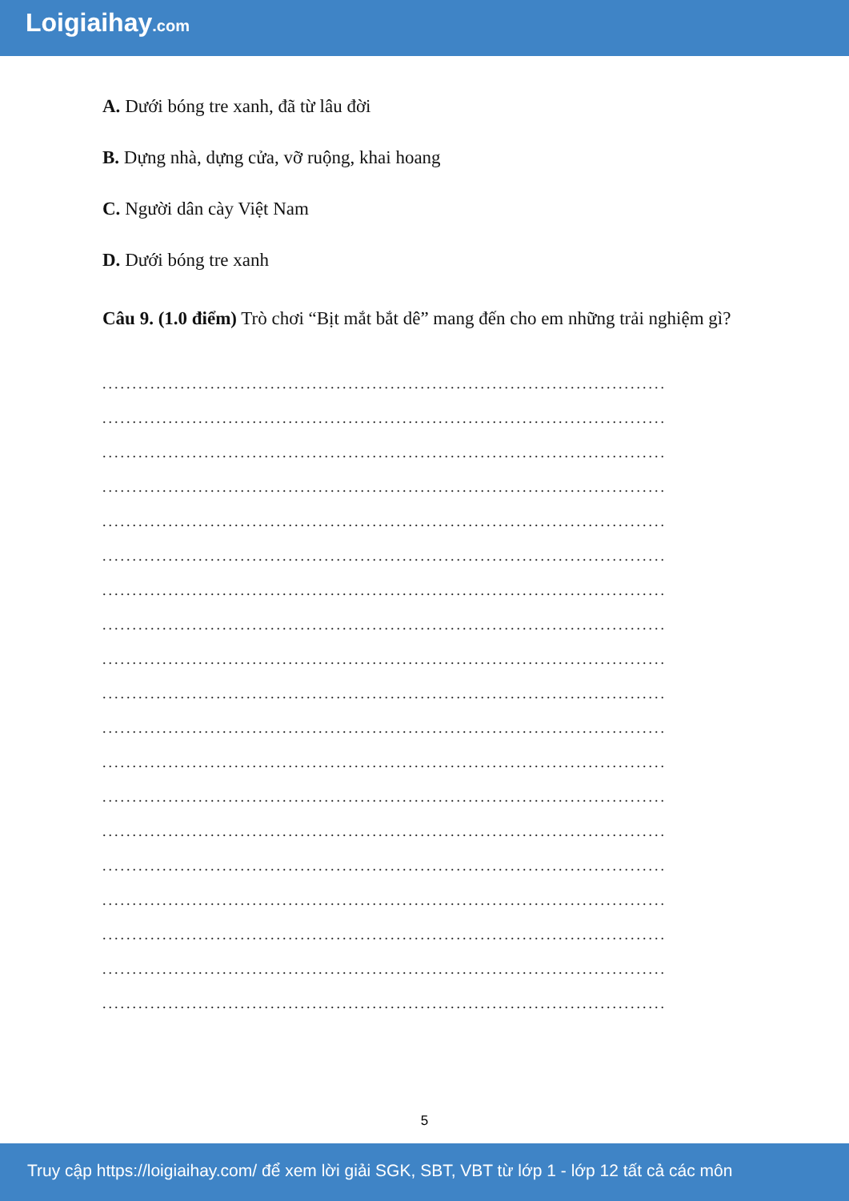Loigiaihay.com
A. Dưới bóng tre xanh, đã từ lâu đời
B. Dựng nhà, dựng cửa, vỡ ruộng, khai hoang
C. Người dân cày Việt Nam
D. Dưới bóng tre xanh
Câu 9. (1.0 điểm) Trò chơi “Bịt mắt bắt dê” mang đến cho em những trải nghiệm gì?
..............................................................................................
..............................................................................................
..............................................................................................
..............................................................................................
..............................................................................................
..............................................................................................
..............................................................................................
..............................................................................................
..............................................................................................
..............................................................................................
..............................................................................................
..............................................................................................
..............................................................................................
..............................................................................................
..............................................................................................
..............................................................................................
..............................................................................................
..............................................................................................
..............................................................................................
5
Truy cập https://loigiaihay.com/ để xem lời giải SGK, SBT, VBT từ lớp 1 - lớp 12 tất cả các môn